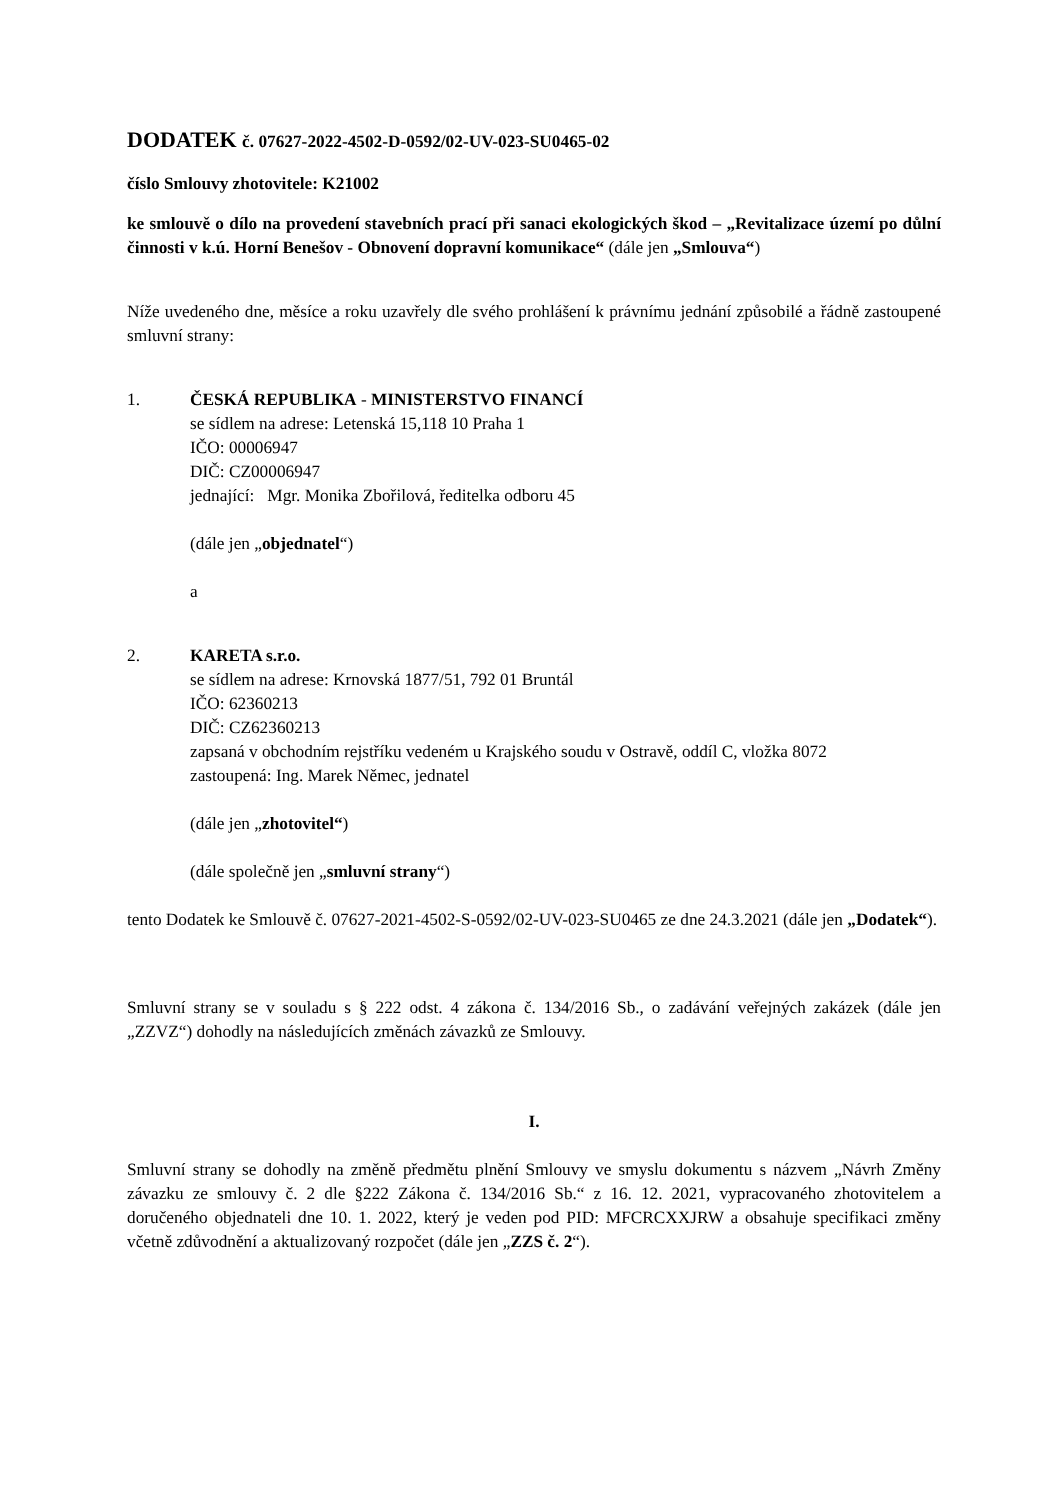DODATEK č. 07627-2022-4502-D-0592/02-UV-023-SU0465-02
číslo Smlouvy zhotovitele: K21002
ke smlouvě o dílo na provedení stavebních prací při sanaci ekologických škod – „Revitalizace území po důlní činnosti v k.ú. Horní Benešov - Obnovení dopravní komunikace“ (dále jen „Smlouva“)
Níže uvedeného dne, měsíce a roku uzavřely dle svého prohlášení k právnímu jednání způsobilé a řádně zastoupené smluvní strany:
1. ČESKÁ REPUBLIKA - MINISTERSTVO FINANCÍ
se sídlem na adrese: Letenská 15,118 10 Praha 1
IČO: 00006947
DIČ: CZ00006947
jednající: Mgr. Monika Zbořilová, ředitelka odboru 45
(dále jen „objednatel“)
a
2. KARETA s.r.o.
se sídlem na adrese: Krnovská 1877/51, 792 01 Bruntál
IČO: 62360213
DIČ: CZ62360213
zapsaná v obchodním rejstříku vedeném u Krajského soudu v Ostravě, oddíl C, vložka 8072
zastoupená: Ing. Marek Němec, jednatel
(dále jen „zhotovitel“)
(dále společně jen „smluvní strany“)
tento Dodatek ke Smlouvě č. 07627-2021-4502-S-0592/02-UV-023-SU0465 ze dne 24.3.2021 (dále jen „Dodatek“).
Smluvní strany se v souladu s § 222 odst. 4 zákona č. 134/2016 Sb., o zadávání veřejných zakázek (dále jen „ZZVZ“) dohodly na následujících změnách závazků ze Smlouvy.
I.
Smluvní strany se dohodly na změně předmětu plnění Smlouvy ve smyslu dokumentu s názvem „Návrh Změny závazku ze smlouvy č. 2 dle §222 Zákona č. 134/2016 Sb.“ z 16. 12. 2021, vypracovaného zhotovitelem a doručeného objednateli dne 10. 1. 2022, který je veden pod PID: MFCRCXXJRW a obsahuje specifikaci změny včetně zdůvodnění a aktualizovaný rozpočet (dále jen „ZZS č. 2“).